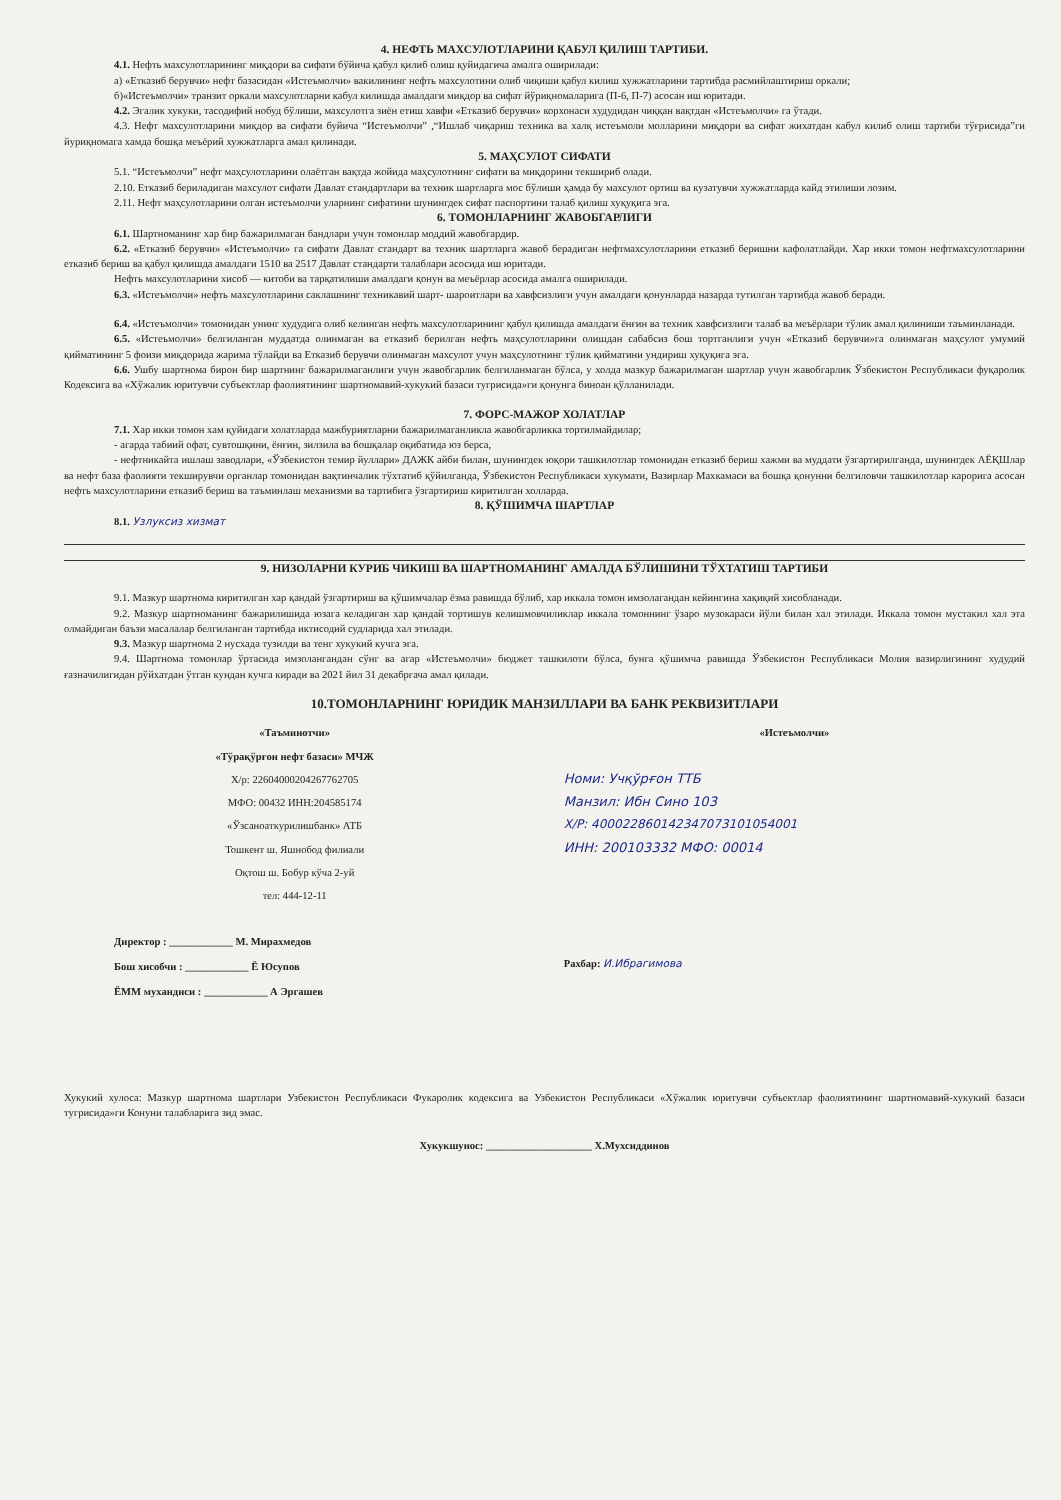4. НЕФТЬ МАХСУЛОТЛАРИНИ ҚАБУЛ ҚИЛИШ ТАРТИБИ.
4.1. Нефть махсулотларининг миқдори ва сифати бўйича қабул қилиб олиш қуйидагича амалга оширилади:
а) «Етказиб берувчи» нефт базасидан «Истеъмолчи» вакилининг нефть махсулотини олиб чиқиши қабул килиш хужжатларини тартибда расмийлаштириш оркали;
б)«Истеъмолчи» транзит оркали махсулотларни кабул килишда амалдаги миқдор ва сифат йўриқномаларига (П-6, П-7) асосан иш юритади.
4.2. Эгалик хукуки, тасодифий нобуд бўлиши, махсулотга зиён етиш хавфи «Етказиб берувчи» корхонаси худудидан чиққан вақтдан «Истеъмолчи» га ўтади.
4.3. Нефт махсулотларини миқдор ва сифати буйича “Истеъмолчи” ,“Ишлаб чиқариш техника ва халқ истеъмоли молларини миқдори ва сифат жихатдан кабул килиб олиш тартиби тўғрисида”ги йуриқномага хамда бошқа меъёрий хужжатларга амал қилинади.
5. МАҲСУЛОТ СИФАТИ
5.1. “Истеъмолчи” нефт маҳсулотларини олаётган вақтда жойида маҳсулотнинг сифати ва миқдорини текшириб олади.
2.10. Етказиб бериладиган махсулот сифати Давлат стандартлари ва техник шартларга мос бўлиши ҳамда бу махсулот ортиш ва кузатувчи хужжатларда кайд этилиши лозим.
2.11. Нефт маҳсулотларини олган истеъмолчи уларнинг сифатини шунингдек сифат паспортини талаб қилиш хуқуқига эга.
6. ТОМОНЛАРНИНГ ЖАВОБГАРЛИГИ
6.1. Шартноманинг хар бир бажарилмаган бандлари учун томонлар моддий жавобгардир.
6.2. «Етказиб берувчи» «Истеъмолчи» га сифати Давлат стандарт ва техник шартларга жавоб берадиган нефтмахсулотларини етказиб беришни кафолатлайди. Хар икки томон нефтмахсулотларини етказиб бериш ва қабул қилишда амалдаги 1510 ва 2517 Давлат стандарти талаблари асосида иш юритади.
Нефть махсулотларини хисоб — китоби ва тарқатилиши амалдаги қонун ва меъёрлар асосида амалга оширилади.
6.3. «Истеъмолчи» нефть махсулотларини саклашнинг техникавий шарт- шароитлари ва хавфсизлиги учун амалдаги қонунларда назарда тутилган тартибда жавоб беради.
6.4. «Истеъмолчи» томонидан унинг худудига олиб келинган нефть махсулотларининг қабул қилишда амалдаги ёнғин ва техник хавфсизлиги талаб ва меъёрлари тўлик амал қилиниши таъминланади.
6.5. «Истеъмолчи» белгиланган муддатда олинмаган ва етказиб берилган нефть маҳсулотларини олишдан сабабсиз бош тортганлиги учун «Етказиб берувчи»га олинмаган маҳсулот умумий қийматининг 5 фоизи миқдорида жарима тўлайди ва Етказиб берувчи олинмаган махсулот учун маҳсулотнинг тўлик қийматини ундириш хуқуқига эга.
6.6. Ушбу шартнома бирон бир шартнинг бажарилмаганлиги учун жавобгарлик белгиланмаган бўлса, у холда мазкур бажарилмаган шартлар учун жавобгарлик Ўзбекистон Республикаси фуқаролик Кодексига ва «Хўжалик юритувчи субъектлар фаолиятининг шартномавий-хукукий базаси тугрисида»ги қонунга биноан қўлланилади.
7. ФОРС-МАЖОР ХОЛАТЛАР
7.1. Хар икки томон хам қуйидаги холатларда мажбуриятларни бажарилмаганликла жавобгарликка тортилмайдилар;
- агарда табиий офат, сувтошқини, ёнғин, зилзила ва бошқалар оқибатида юз берса,
- нефтникайта ишлаш заводлари, «Ўзбекистон темир йуллари» ДАЖК айби билан, шунингдек юқори ташкилотлар томонидан етказиб бериш хажми ва муддати ўзгартирилганда, шунингдек АЁҚШлар ва нефт база фаолияти текширувчи органлар томонидан вақтинчалик тўхтатиб қўйилганда, Ўзбекистон Республикаси хукумати, Вазирлар Махкамаси ва бошқа қонунни белгиловчи ташкилотлар карорига асосан нефть махсулотларини етказиб бериш ва таъминлаш механизми ва тартибига ўзгартириш киритилган холларда.
8. ҚЎШИМЧА ШАРТЛАР
8.1. Узлуксиз хизмат
9. НИЗОЛАРНИ КУРИБ ЧИКИШ ВА ШАРТНОМАНИНГ АМАЛДА БЎЛИШИНИ ТЎХТАТИШ ТАРТИБИ
9.1. Мазкур шартнома киритилган хар қандай ўзгартириш ва қўшимчалар ёзма равишда бўлиб, хар иккала томон имзолагандан кейингина хақиқий хисобланади.
9.2. Мазкур шартноманинг бажарилишида юзага келадиган хар қандай тортишув келишмовчиликлар иккала томоннинг ўзаро музокараси йўли билан хал этилади. Иккала томон мустакил хал эта олмайдиган баъзи масалалар белгиланган тартибда иктисодий судларида хал этилади.
9.3. Мазкур шартнома 2 нусхада тузилди ва тенг хукукий кучга эга.
9.4. Шартнома томонлар ўртасида имзолангандан сўнг ва агар «Истеъмолчи» бюджет ташкилоти бўлса, бунга қўшимча равишда Ўзбекистон Республикаси Молия вазирлигининг худудий ғазначилигидан рўйхатдан ўтган кундан кучга киради ва 2021 йил 31 декабргача амал қилади.
10.ТОМОНЛАРНИНГ ЮРИДИК МАНЗИЛЛАРИ ВА БАНК РЕКВИЗИТЛАРИ
«Таъминотчи»
«Тўрақўрғон нефт базаси» МЧЖ
Х/р: 22604000204267762705
МФО: 00432 ИНН:204585174
«Ўзсаноаткурилишбанк» АТБ
Тошкент ш. Яшнобод филиали
Оқтош ш. Бобур кўча 2-уй
тел: 444-12-11
Директор : ____________ М. Мирахмедов
Бош хисобчи : ____________ Ё Юсупов
ЁММ мухандиси : ____________ А Эргашев
«Истеъмолчи»
Номи: Учқўрғон ТТБ
Манзил: Ибн Сино 103
Х/Р: 400022860142347073101054001
ИНН: 200103332 МФО: 00014
Рахбар: И.Ибрагимова
Хукукий хулоса: Мазкур шартнома шартлари Узбекистон Республикаси Фукаролик кодексига ва Узбекистон Республикаси «Хўжалик юритувчи субъектлар фаолиятининг шартномавий-хукукий базаси тугрисида»ги Конуни талабларига зид эмас.
Хукукшунос: ____________________ Х.Мухсиддинов